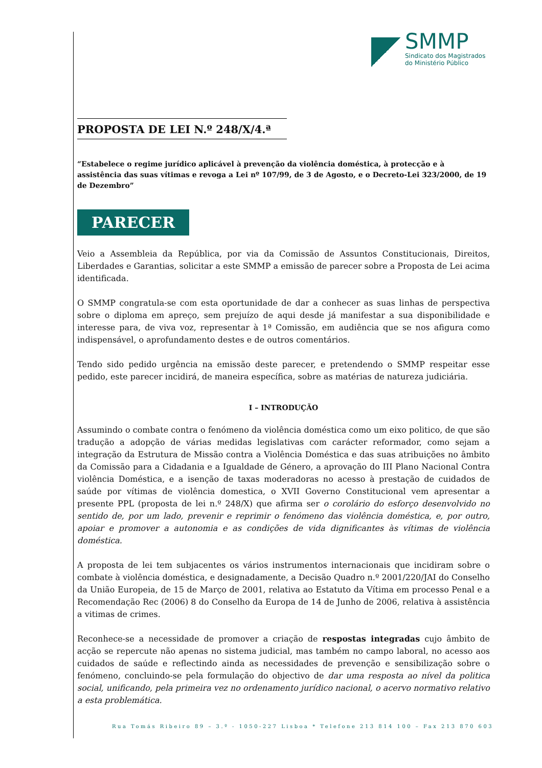SMMP
Sindicato dos Magistrados
do Ministério Público
PROPOSTA DE LEI N.º 248/X/4.ª
“Estabelece o regime jurídico aplicável à prevenção da violência doméstica, à protecção e à assistência das suas vítimas e revoga a Lei nº 107/99, de 3 de Agosto, e o Decreto-Lei 323/2000, de 19 de Dezembro”
PARECER
Veio a Assembleia da República, por via da Comissão de Assuntos Constitucionais, Direitos, Liberdades e Garantias, solicitar a este SMMP a emissão de parecer sobre a Proposta de Lei acima identificada.
O SMMP congratula-se com esta oportunidade de dar a conhecer as suas linhas de perspectiva sobre o diploma em apreço, sem prejuízo de aqui desde já manifestar a sua disponibilidade e interesse para, de viva voz, representar à 1ª Comissão, em audiência que se nos afigura como indispensável, o aprofundamento destes e de outros comentários.
Tendo sido pedido urgência na emissão deste parecer, e pretendendo o SMMP respeitar esse pedido, este parecer incidirá, de maneira específica, sobre as matérias de natureza judiciária.
I – INTRODUÇÃO
Assumindo o combate contra o fenómeno da violência doméstica como um eixo politico, de que são tradução a adopção de várias medidas legislativas com carácter reformador, como sejam a integração da Estrutura de Missão contra a Violência Doméstica e das suas atribuições no âmbito da Comissão para a Cidadania e a Igualdade de Género, a aprovação do III Plano Nacional Contra violência Doméstica, e a isenção de taxas moderadoras no acesso à prestação de cuidados de saúde por vítimas de violência domestica, o XVII Governo Constitucional vem apresentar a presente PPL (proposta de lei n.º 248/X) que afirma ser o corolário do esforço desenvolvido no sentido de, por um lado, prevenir e reprimir o fenómeno das violência doméstica, e, por outro, apoiar e promover a autonomia e as condições de vida dignificantes às vítimas de violência doméstica.
A proposta de lei tem subjacentes os vários instrumentos internacionais que incidiram sobre o combate à violência doméstica, e designadamente, a Decisão Quadro n.º 2001/220/JAI do Conselho da União Europeia, de 15 de Março de 2001, relativa ao Estatuto da Vítima em processo Penal e a Recomendação Rec (2006) 8 do Conselho da Europa de 14 de Junho de 2006, relativa à assistência a vitimas de crimes.
Reconhece-se a necessidade de promover a criação de respostas integradas cujo âmbito de acção se repercute não apenas no sistema judicial, mas também no campo laboral, no acesso aos cuidados de saúde e reflectindo ainda as necessidades de prevenção e sensibilização sobre o fenómeno, concluindo-se pela formulação do objectivo de dar uma resposta ao nível da politica social, unificando, pela primeira vez no ordenamento jurídico nacional, o acervo normativo relativo a esta problemática.
Rua Tomás Ribeiro 89 – 3.º - 1050-227 Lisboa * Telefone 213 814 100 – Fax 213 870 603